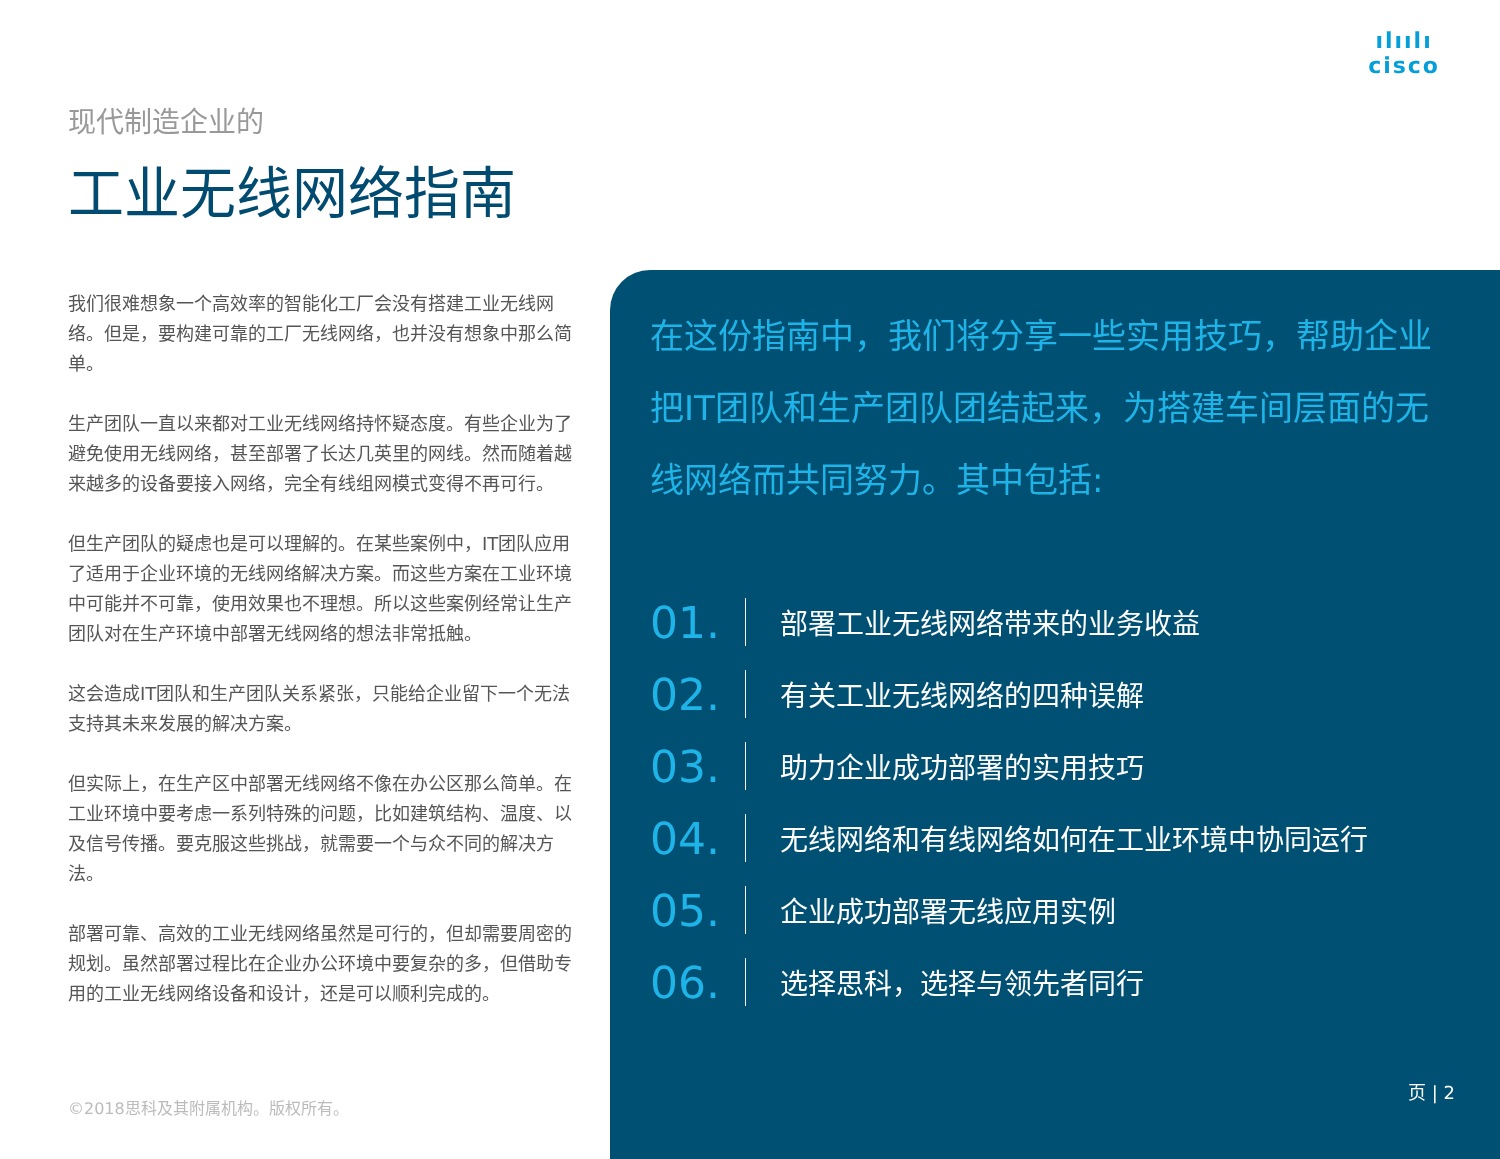ılıılı
cisco
现代制造企业的
工业无线网络指南
我们很难想象一个高效率的智能化工厂会没有搭建工业无线网络。但是，要构建可靠的工厂无线网络，也并没有想象中那么简单。
生产团队一直以来都对工业无线网络持怀疑态度。有些企业为了避免使用无线网络，甚至部署了长达几英里的网线。然而随着越来越多的设备要接入网络，完全有线组网模式变得不再可行。
但生产团队的疑虑也是可以理解的。在某些案例中，IT团队应用了适用于企业环境的无线网络解决方案。而这些方案在工业环境中可能并不可靠，使用效果也不理想。所以这些案例经常让生产团队对在生产环境中部署无线网络的想法非常抵触。
这会造成IT团队和生产团队关系紧张，只能给企业留下一个无法支持其未来发展的解决方案。
但实际上，在生产区中部署无线网络不像在办公区那么简单。在工业环境中要考虑一系列特殊的问题，比如建筑结构、温度、以及信号传播。要克服这些挑战，就需要一个与众不同的解决方法。
部署可靠、高效的工业无线网络虽然是可行的，但却需要周密的规划。虽然部署过程比在企业办公环境中要复杂的多，但借助专用的工业无线网络设备和设计，还是可以顺利完成的。
©2018思科及其附属机构。版权所有。
在这份指南中，我们将分享一些实用技巧，帮助企业把IT团队和生产团队团结起来，为搭建车间层面的无线网络而共同努力。其中包括:
01. 部署工业无线网络带来的业务收益
02. 有关工业无线网络的四种误解
03. 助力企业成功部署的实用技巧
04. 无线网络和有线网络如何在工业环境中协同运行
05. 企业成功部署无线应用实例
06. 选择思科，选择与领先者同行
页 | 2